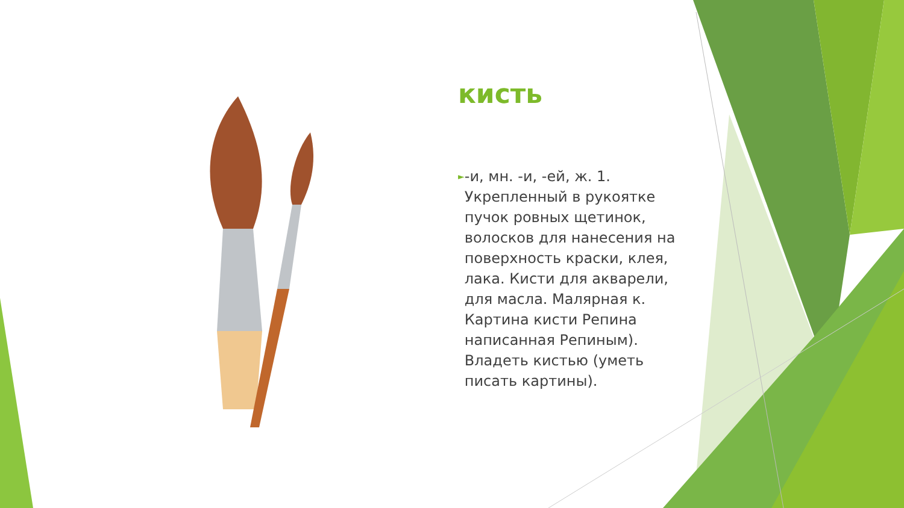кисть
► -и, мн. -и, -ей, ж. 1. Укрепленный в рукоятке пучок ровных щетинок, волосков для нанесения на поверхность краски, клея, лака. Кисти для акварели, для масла. Малярная к. Картина кисти Репина написанная Репиным). Владеть кистью (уметь писать картины).